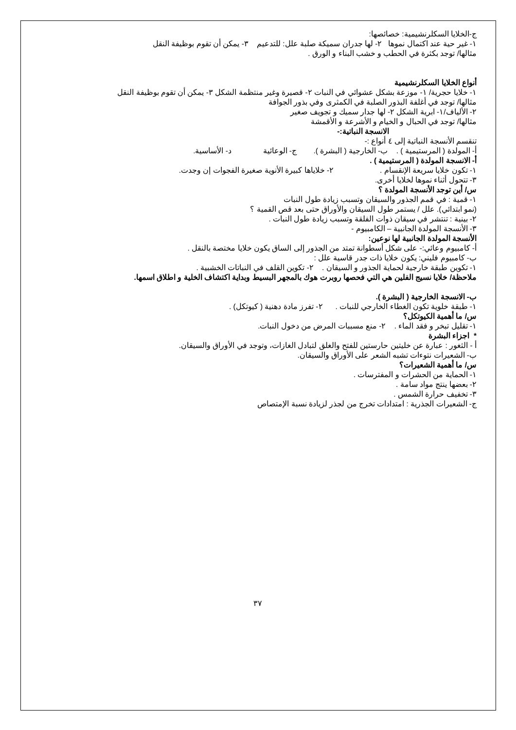ج-الخلايا السكلرنشيمية: خصائصها:
١- غير حية عند اكتمال نموها ٢- لها جدران سميكة صلبة علل: للتدعيم ٣- يمكن أن تقوم بوظيفة النقل
مثالها/ توجد بكثرة في الحطب و خشب البناء و الورق .
أنواع الخلايا السكلرنشيمية
١- خلايا حجرية/ ١- موزعة بشكل عشوائي في النبات ٢- قصيرة وغير منتظمة الشكل ٣- يمكن أن تقوم بوظيفة النقل
مثالها/ توجد في أغلفة البذور الصلبة في الكمثرى وفي بذور الجوافة
٢- الألياف/١- ابرية الشكل ٢- لها جدار سميك و تجويف صغير
مثالها/ توجد في الحبال و الخيام و الأشرعة و الأقمشة
الانسجة النباتية:-
تنقسم الأنسجة النباتية إلى ٤ أنواع :-
أ- المولدة ( المرستيمية ) . ب- الخارجية ( البشرة ). ج- الوعائية د- الأساسية.
أ- الانسجة المولدة ( المرستيمية ) .
١- تكون خلايا سريعة الإنقسام . ٢- خلاياها كبيرة الأنوية صغيرة الفجوات إن وجدت.
٣- تتحول أثناء نموها لخلايا أخرى.
س/ أين توجد الأنسجة المولدة ؟
١- قمية : في قمم الجذور والسيقان وتسبب زيادة طول النبات
(نمو ابتدائي). علل / يستمر طول السيقان والأوراق حتى بعد قص القمية ؟
٢- بينية : تنتشر في سيقان ذوات الفلقة وتسبب زيادة طول النبات .
٣- الأنسجة المولدة الجانبية – الكامبيوم -
الأنسجة المولدة الجانبية لها نوعين:
أ- كامبيوم وعائي:- على شكل أسطوانة تمتد من الجذور إلى الساق يكون خلايا مختصة بالنقل .
ب- كامبيوم فليني: يكون خلايا ذات جدر قاسية علل :
١- تكوين طبقة خارجية لحماية الجذور و السيقان . ٢- تكوين القلف في النباتات الخشبية .
ملاحظة/ خلايا نسيج الفلين هي التي فحصها روبرت هوك بالمجهر البسيط وبداية اكتشاف الخلية و اطلاق اسمها.
ب- الانسجة الخارجية ( البشرة ).
١- طبقة خلوية تكون الغطاء الخارجي للنبات . ٢- تفرز مادة دهنية ( كيوتكل) .
س/ ما أهمية الكيوتكل؟
١- تقليل تبخر و فقد الماء . ٢- منع مسببات المرض من دخول النبات.
* اجزاء البشرة
أ - الثغور : عبارة عن خليتين حارستين للفتح والغلق لتبادل الغازات، وتوجد في الأوراق والسيقان.
ب- الشعيرات نتوءات تشبه الشعر على الأوراق والسيقان.
س/ ما أهمية الشعيرات؟
١- الحماية من الحشرات و المفترسات .
٢- بعضها ينتج مواد سامة .
٣- تخفيف حرارة الشمس .
ج- الشعيرات الجذرية : امتدادات تخرج من لجذر لزيادة نسبة الإمتصاص
٣٧